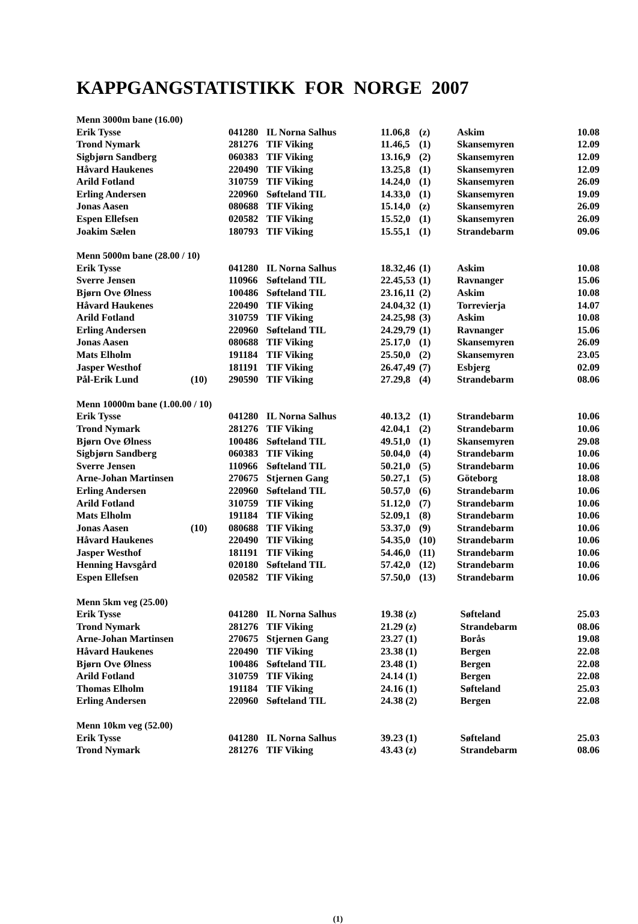KAPPGANGSTATISTIKK FOR NORGE 2007
| Menn 3000m bane (16.00) | | | | | | | |
| Erik Tysse | | 041280 | IL Norna Salhus | 11.06,8 | (z) | Askim | 10.08 |
| Trond Nymark | | 281276 | TIF Viking | 11.46,5 | (1) | Skansemyren | 12.09 |
| Sigbjørn Sandberg | | 060383 | TIF Viking | 13.16,9 | (2) | Skansemyren | 12.09 |
| Håvard Haukenes | | 220490 | TIF Viking | 13.25,8 | (1) | Skansemyren | 12.09 |
| Arild Fotland | | 310759 | TIF Viking | 14.24,0 | (1) | Skansemyren | 26.09 |
| Erling Andersen | | 220960 | Søfteland TIL | 14.33,0 | (1) | Skansemyren | 19.09 |
| Jonas Aasen | | 080688 | TIF Viking | 15.14,0 | (z) | Skansemyren | 26.09 |
| Espen Ellefsen | | 020582 | TIF Viking | 15.52,0 | (1) | Skansemyren | 26.09 |
| Joakim Sælen | | 180793 | TIF Viking | 15.55,1 | (1) | Strandebarm | 09.06 |
| Menn 5000m bane (28.00 / 10) | | | | | | | |
| Erik Tysse | | 041280 | IL Norna Salhus | 18.32,46 | (1) | Askim | 10.08 |
| Sverre Jensen | | 110966 | Søfteland TIL | 22.45,53 | (1) | Ravnanger | 15.06 |
| Bjørn Ove Ølness | | 100486 | Søfteland TIL | 23.16,11 | (2) | Askim | 10.08 |
| Håvard Haukenes | | 220490 | TIF Viking | 24.04,32 | (1) | Torrevierja | 14.07 |
| Arild Fotland | | 310759 | TIF Viking | 24.25,98 | (3) | Askim | 10.08 |
| Erling Andersen | | 220960 | Søfteland TIL | 24.29,79 | (1) | Ravnanger | 15.06 |
| Jonas Aasen | | 080688 | TIF Viking | 25.17,0 | (1) | Skansemyren | 26.09 |
| Mats Elholm | | 191184 | TIF Viking | 25.50,0 | (2) | Skansemyren | 23.05 |
| Jasper Westhof | | 181191 | TIF Viking | 26.47,49 | (7) | Esbjerg | 02.09 |
| Pål-Erik Lund | (10) | 290590 | TIF Viking | 27.29,8 | (4) | Strandebarm | 08.06 |
| Menn 10000m bane (1.00.00 / 10) | | | | | | | |
| Erik Tysse | | 041280 | IL Norna Salhus | 40.13,2 | (1) | Strandebarm | 10.06 |
| Trond Nymark | | 281276 | TIF Viking | 42.04,1 | (2) | Strandebarm | 10.06 |
| Bjørn Ove Ølness | | 100486 | Søfteland TIL | 49.51,0 | (1) | Skansemyren | 29.08 |
| Sigbjørn Sandberg | | 060383 | TIF Viking | 50.04,0 | (4) | Strandebarm | 10.06 |
| Sverre Jensen | | 110966 | Søfteland TIL | 50.21,0 | (5) | Strandebarm | 10.06 |
| Arne-Johan Martinsen | | 270675 | Stjernen Gang | 50.27,1 | (5) | Göteborg | 18.08 |
| Erling Andersen | | 220960 | Søfteland TIL | 50.57,0 | (6) | Strandebarm | 10.06 |
| Arild Fotland | | 310759 | TIF Viking | 51.12,0 | (7) | Strandebarm | 10.06 |
| Mats Elholm | | 191184 | TIF Viking | 52.09,1 | (8) | Strandebarm | 10.06 |
| Jonas Aasen | (10) | 080688 | TIF Viking | 53.37,0 | (9) | Strandebarm | 10.06 |
| Håvard Haukenes | | 220490 | TIF Viking | 54.35,0 | (10) | Strandebarm | 10.06 |
| Jasper Westhof | | 181191 | TIF Viking | 54.46,0 | (11) | Strandebarm | 10.06 |
| Henning Havsgård | | 020180 | Søfteland TIL | 57.42,0 | (12) | Strandebarm | 10.06 |
| Espen Ellefsen | | 020582 | TIF Viking | 57.50,0 | (13) | Strandebarm | 10.06 |
| Menn 5km veg (25.00) | | | | | | |
| Erik Tysse | | 041280 | IL Norna Salhus | 19.38 (z) | Søfteland | 25.03 |
| Trond Nymark | | 281276 | TIF Viking | 21.29 (z) | Strandebarm | 08.06 |
| Arne-Johan Martinsen | | 270675 | Stjernen Gang | 23.27 (1) | Borås | 19.08 |
| Håvard Haukenes | | 220490 | TIF Viking | 23.38 (1) | Bergen | 22.08 |
| Bjørn Ove Ølness | | 100486 | Søfteland TIL | 23.48 (1) | Bergen | 22.08 |
| Arild Fotland | | 310759 | TIF Viking | 24.14 (1) | Bergen | 22.08 |
| Thomas Elholm | | 191184 | TIF Viking | 24.16 (1) | Søfteland | 25.03 |
| Erling Andersen | | 220960 | Søfteland TIL | 24.38 (2) | Bergen | 22.08 |
| Menn 10km veg (52.00) | | | | | | |
| Erik Tysse | | 041280 | IL Norna Salhus | 39.23 (1) | Søfteland | 25.03 |
| Trond Nymark | | 281276 | TIF Viking | 43.43 (z) | Strandebarm | 08.06 |
(1)